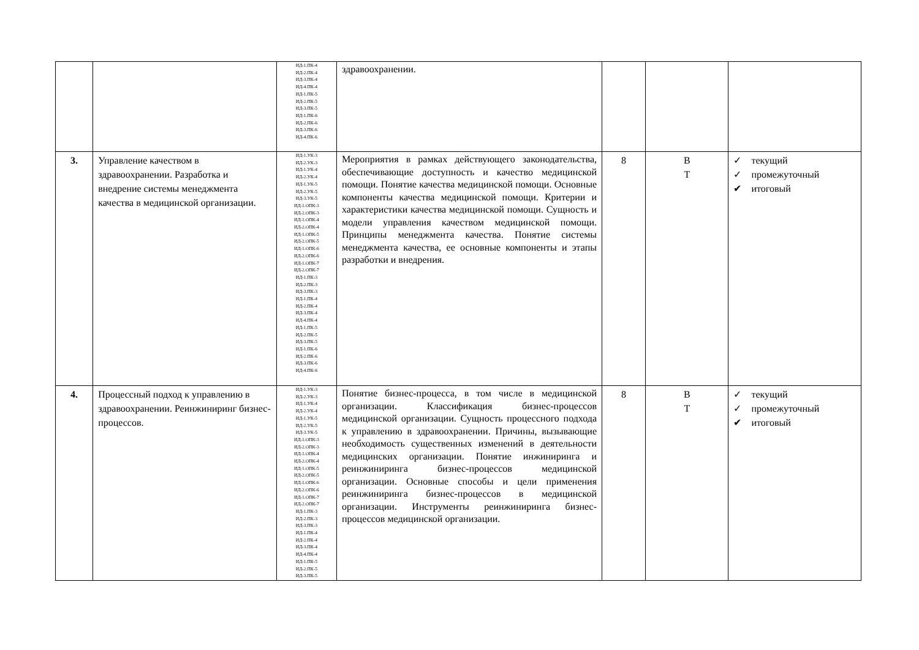| | | ИД-1.ПК-4 ИД-2.ПК-4 ИД-3.ПК-4 ИД-4.ПК-4 ИД-1.ПК-5 ИД-2.ПК-5 ИД-3.ПК-5 ИД-1.ПК-6 ИД-2.ПК-6 ИД-3.ПК-6 ИД-4.ПК-6 | здравоохранении. | | | |
| 3. | Управление качеством в здравоохранении. Разработка и внедрение системы менеджмента качества в медицинской организации. | ИД-1.УК-3 ИД-2.УК-3 ИД-1.УК-4 ИД-2.УК-4 ИД-1.УК-5 ИД-2.УК-5 ИД-3.УК-5 ИД-1.ОПК-3 ИД-2.ОПК-3 ИД-1.ОПК-4 ИД-2.ОПК-4 ИД-1.ОПК-5 ИД-2.ОПК-5 ИД-1.ОПК-6 ИД-2.ОПК-6 ИД-1.ОПК-7 ИД-2.ОПК-7 ИД-1.ПК-3 ИД-2.ПК-3 ИД-3.ПК-3 ИД-1.ПК-4 ИД-2.ПК-4 ИД-3.ПК-4 ИД-4.ПК-4 ИД-1.ПК-5 ИД-2.ПК-5 ИД-3.ПК-5 ИД-1.ПК-6 ИД-2.ПК-6 ИД-3.ПК-6 ИД-4.ПК-6 | Мероприятия в рамках действующего законодательства, обеспечивающие доступность и качество медицинской помощи. Понятие качества медицинской помощи. Основные компоненты качества медицинской помощи. Критерии и характеристики качества медицинской помощи. Сущность и модели управления качеством медицинской помощи. Принципы менеджмента качества. Понятие системы менеджмента качества, ее основные компоненты и этапы разработки и внедрения. | 8 | В Т | ✓ текущий ✓ промежуточный ✔ итоговый |
| 4. | Процессный подход к управлению в здравоохранении. Реинжиниринг бизнес-процессов. | ИД-1.УК-3 ИД-2.УК-3 ИД-1.УК-4 ИД-2.УК-4 ИД-1.УК-5 ИД-2.УК-5 ИД-3.УК-5 ИД-1.ОПК-3 ИД-2.ОПК-3 ИД-1.ОПК-4 ИД-2.ОПК-4 ИД-1.ОПК-5 ИД-2.ОПК-5 ИД-1.ОПК-6 ИД-2.ОПК-6 ИД-1.ОПК-7 ИД-2.ОПК-7 ИД-1.ПК-3 ИД-2.ПК-3 ИД-3.ПК-3 ИД-1.ПК-4 ИД-2.ПК-4 ИД-3.ПК-4 ИД-4.ПК-4 ИД-1.ПК-5 ИД-2.ПК-5 ИД-3.ПК-5 | Понятие бизнес-процесса, в том числе в медицинской организации. Классификация бизнес-процессов медицинской организации. Сущность процессного подхода к управлению в здравоохранении. Причины, вызывающие необходимость существенных изменений в деятельности медицинских организации. Понятие инжиниринга и реинжиниринга бизнес-процессов медицинской организации. Основные способы и цели применения реинжиниринга бизнес-процессов в медицинской организации. Инструменты реинжиниринга бизнес-процессов медицинской организации. | 8 | В Т | ✓ текущий ✓ промежуточный ✔ итоговый |